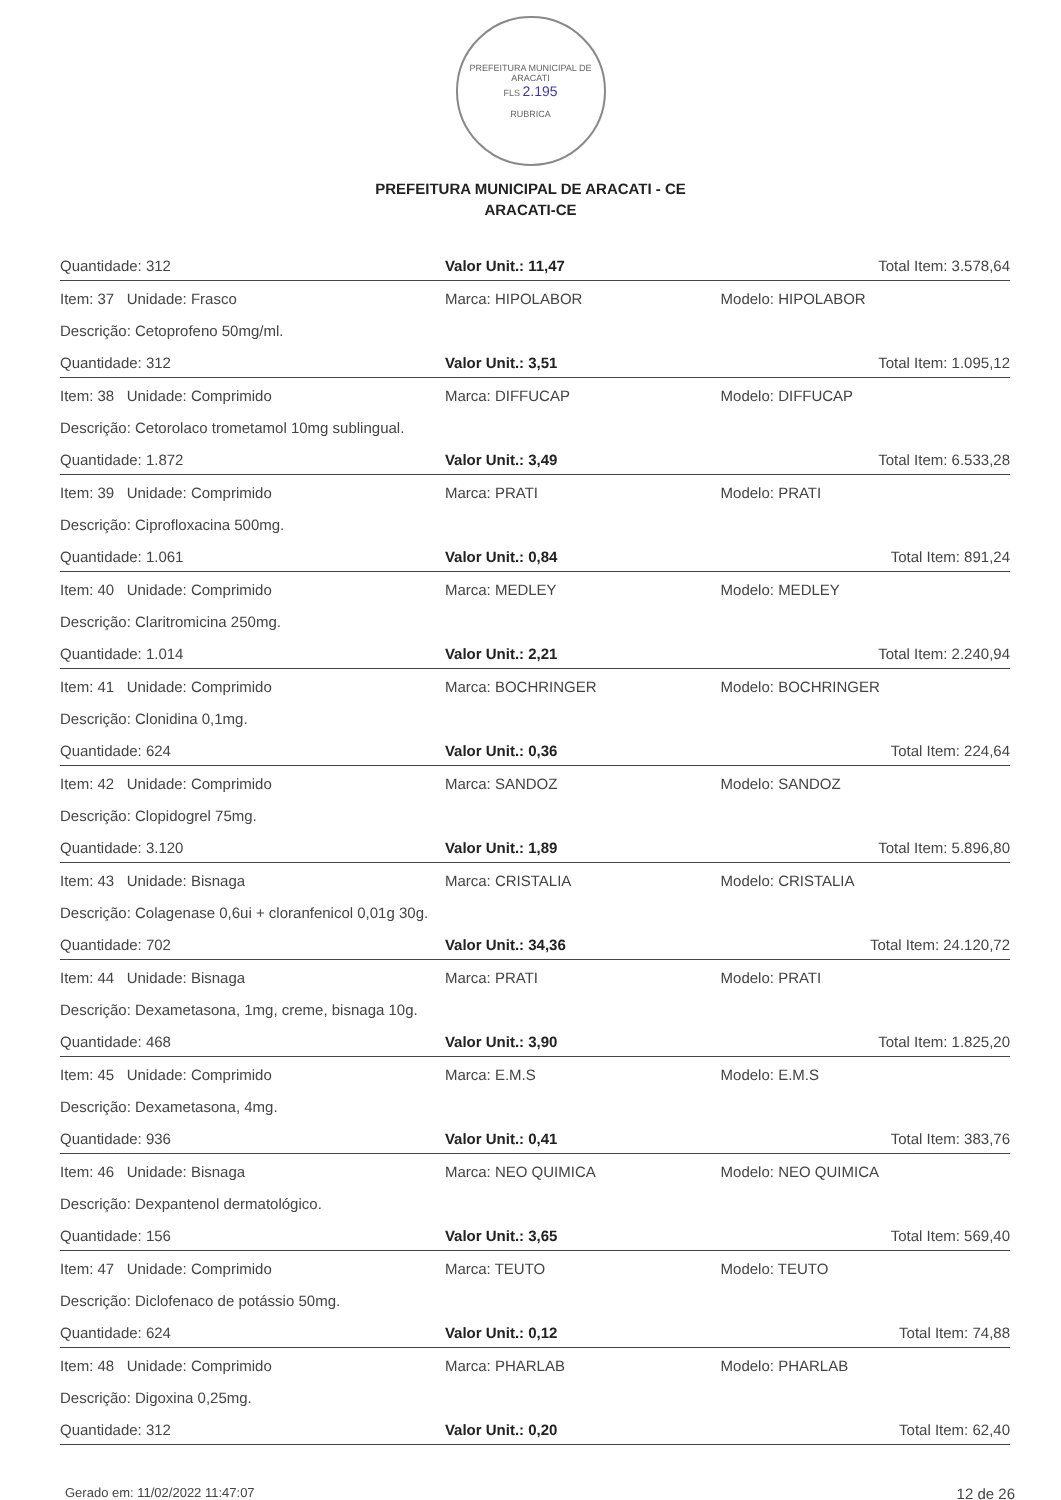PREFEITURA MUNICIPAL DE ARACATI
FLS 2.195
RUBRICA
PREFEITURA MUNICIPAL DE ARACATI - CE
ARACATI-CE
| Quantidade: 312 | Valor Unit.: 11,47 | | Total Item: 3.578,64 |
| Item: 37 Unidade: Frasco | | Marca: HIPOLABOR | Modelo: HIPOLABOR |
| Descrição: Cetoprofeno 50mg/ml. | | | |
| Quantidade: 312 | Valor Unit.: 3,51 | | Total Item: 1.095,12 |
| Item: 38 Unidade: Comprimido | | Marca: DIFFUCAP | Modelo: DIFFUCAP |
| Descrição: Cetorolaco trometamol 10mg sublingual. | | | |
| Quantidade: 1.872 | Valor Unit.: 3,49 | | Total Item: 6.533,28 |
| Item: 39 Unidade: Comprimido | | Marca: PRATI | Modelo: PRATI |
| Descrição: Ciprofloxacina 500mg. | | | |
| Quantidade: 1.061 | Valor Unit.: 0,84 | | Total Item: 891,24 |
| Item: 40 Unidade: Comprimido | | Marca: MEDLEY | Modelo: MEDLEY |
| Descrição: Claritromicina 250mg. | | | |
| Quantidade: 1.014 | Valor Unit.: 2,21 | | Total Item: 2.240,94 |
| Item: 41 Unidade: Comprimido | | Marca: BOCHRINGER | Modelo: BOCHRINGER |
| Descrição: Clonidina 0,1mg. | | | |
| Quantidade: 624 | Valor Unit.: 0,36 | | Total Item: 224,64 |
| Item: 42 Unidade: Comprimido | | Marca: SANDOZ | Modelo: SANDOZ |
| Descrição: Clopidogrel 75mg. | | | |
| Quantidade: 3.120 | Valor Unit.: 1,89 | | Total Item: 5.896,80 |
| Item: 43 Unidade: Bisnaga | | Marca: CRISTALIA | Modelo: CRISTALIA |
| Descrição: Colagenase 0,6ui + cloranfenicol 0,01g 30g. | | | |
| Quantidade: 702 | Valor Unit.: 34,36 | | Total Item: 24.120,72 |
| Item: 44 Unidade: Bisnaga | | Marca: PRATI | Modelo: PRATI |
| Descrição: Dexametasona, 1mg, creme, bisnaga 10g. | | | |
| Quantidade: 468 | Valor Unit.: 3,90 | | Total Item: 1.825,20 |
| Item: 45 Unidade: Comprimido | | Marca: E.M.S | Modelo: E.M.S |
| Descrição: Dexametasona, 4mg. | | | |
| Quantidade: 936 | Valor Unit.: 0,41 | | Total Item: 383,76 |
| Item: 46 Unidade: Bisnaga | | Marca: NEO QUIMICA | Modelo: NEO QUIMICA |
| Descrição: Dexpantenol dermatológico. | | | |
| Quantidade: 156 | Valor Unit.: 3,65 | | Total Item: 569,40 |
| Item: 47 Unidade: Comprimido | | Marca: TEUTO | Modelo: TEUTO |
| Descrição: Diclofenaco de potássio 50mg. | | | |
| Quantidade: 624 | Valor Unit.: 0,12 | | Total Item: 74,88 |
| Item: 48 Unidade: Comprimido | | Marca: PHARLAB | Modelo: PHARLAB |
| Descrição: Digoxina 0,25mg. | | | |
| Quantidade: 312 | Valor Unit.: 0,20 | | Total Item: 62,40 |
Gerado em: 11/02/2022 11:47:07 12 de 26